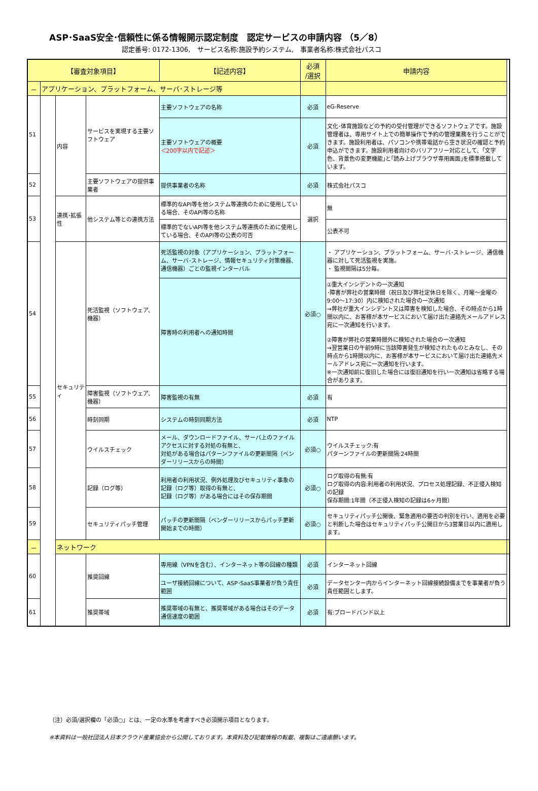ASP･SaaS安全･信頼性に係る情報開示認定制度　認定サービスの申請内容 （5／8）
認定番号: 0172-1306,　サービス名称:施設予約システム,　事業者名称:株式会社パスコ
| 【審査対象項目】 | | | | 【記述内容】 | 必須 /選択 | 申請内容 | |
| --- | --- | --- | --- | --- | --- | --- | --- |
| － | アプリケーション、プラットフォーム、サーバ･ストレージ等 | | | | | | |
| 51 | | 内容 | サービスを実現する主要ソフトウェア | 主要ソフトウェアの名称 | 必須 | eG-Reserve | |
| | | | | 主要ソフトウェアの概要 ＜200字以内で記述＞ | 必須 | 文化･体育施設などの予約の受付管理ができるソフトウェアです。施設管理者は、専用サイト上での簡単操作で予約の管理業務を行うことができます。施設利用者は、パソコンや携帯電話から空き状況の確認と予約申込ができます。施設利用者向けのバリアフリー対応として、｢文字色、背景色の変更機能｣と｢読み上げブラウザ専用画面｣を標準搭載しています。 | |
| 52 | | | 主要ソフトウェアの提供事業者 | 提供事業者の名称 | 必須 | 株式会社パスコ | |
| 53 | | 連携･拡張性 | 他システム等との連携方法 | 標準的なAPI等を他システム等連携のために使用している場合、そのAPI等の名称 | 選択 | 無 | |
| | | | | 標準的でないAPI等を他システム等連携のために使用している場合、そのAPI等の公表の可否 | | 公表不可 | |
| 54 | | セキュリティ | 死活監視（ソフトウェア、機器） | 死活監視の対象（アプリケーション、プラットフォーム、サーバ･ストレージ、情報セキュリティ対策機器、通信機器）ごとの監視インターバル | 必須○ | ・ アプリケーション、プラットフォーム、サーバ･ストレージ、通信機器に対して死活監視を実施。 ・ 監視間隔は5分毎。 | |
| | | | | 障害時の利用者への通知時間 | | ①重大インシデントの一次通知 ･障害が弊社の営業時間（祝日及び弊社定休日を除く、月曜～金曜の9:00～17:30）内に検知された場合の一次通知 →弊社が重大インシデント又は障害を検知した場合、その時点から1時間以内に、お客様が本サービスにおいて届け出た連絡先メールアドレス宛に一次通知を行います。 ②障害が弊社の営業時間外に検知された場合の一次通知 →翌営業日の午前9時に当該障害発生が検知されたものとみなし、その時点から1時間以内に、お客様が本サービスにおいて届け出た連絡先メールアドレス宛に一次通知を行います。 ※一次通知前に復旧した場合には復旧通知を行い一次通知は省略する場合があります。 | |
| 55 | | | 障害監視（ソフトウェア、機器） | 障害監視の有無 | 必須 | 有 | |
| 56 | | | 時刻同期 | システムの時刻同期方法 | 必須 | NTP | |
| 57 | | | ウイルスチェック | メール、ダウンロードファイル、サーバ上のファイルアクセスに対する対処の有無と、 対処がある場合はパターンファイルの更新間隔（ベンダーリリースからの時間） | 必須○ | ウイルスチェック:有 パターンファイルの更新間隔:24時間 | |
| 58 | | | 記録（ログ等） | 利用者の利用状況、例外処理及びセキュリティ事象の記録（ログ等）取得の有無と、 記録（ログ等）がある場合にはその保存期間 | 必須○ | ログ取得の有無:有 ログ取得の内容:利用者の利用状況、プロセス処理記録、不正侵入検知の記録 保存期間:1年間（不正侵入検知の記録は6ヶ月間） | |
| 59 | | | セキュリティパッチ管理 | パッチの更新間隔（ベンダーリリースからパッチ更新開始までの時間） | 必須○ | セキュリティパッチ公開後、緊急適用の要否の判別を行い、適用を必要と判断した場合はセキュリティパッチ公開日から3営業日以内に適用します。 | |
| － | | ネットワーク | | | | | |
| 60 | | | 推奨回線 | 専用線（VPNを含む）、インターネット等の回線の種類 | 必須 | インターネット回線 | |
| | | | | ユーザ接続回線について、ASP･SaaS事業者が負う責任範囲 | 必須 | データセンター内からインターネット回線接続設備までを事業者が負う責任範囲とします。 | |
| 61 | | | 推奨帯域 | 推奨帯域の有無と、推奨帯域がある場合はそのデータ通信速度の範囲 | 必須 | 有:ブロードバンド以上 | |
（注）必須/選択欄の「必須○」とは、一定の水準を考慮すべき必須開示項目となります。
※本資料は一般社団法人日本クラウド産業協会から公開しております。本資料及び記載情報の転載、複製はご遠慮願います。